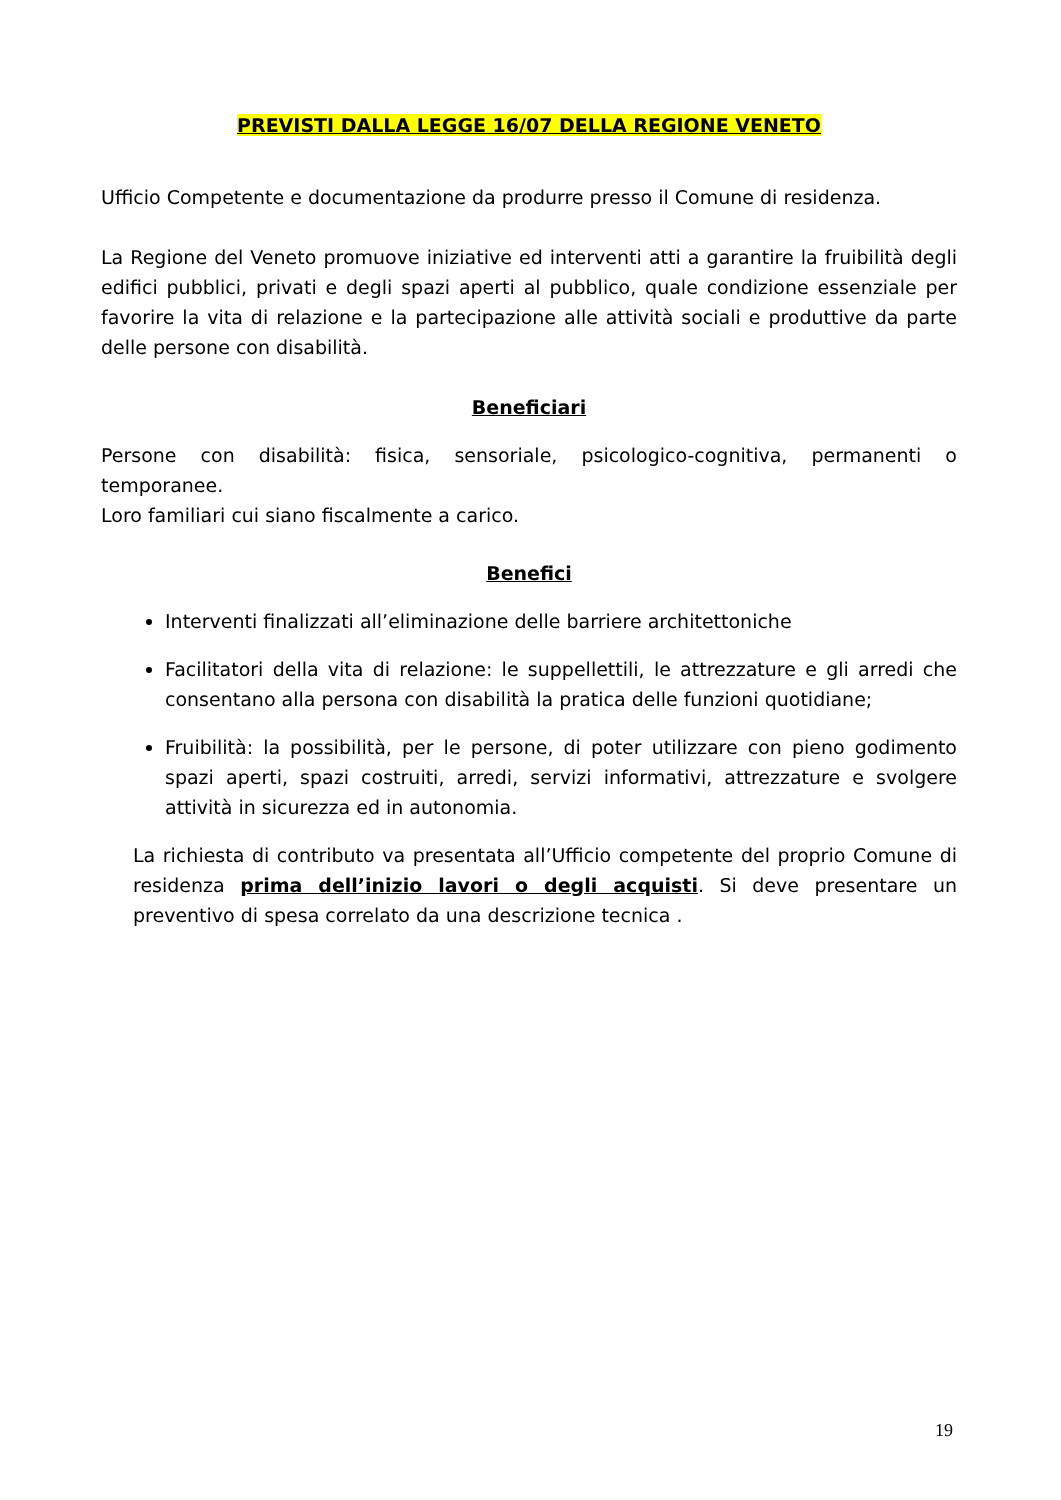PREVISTI DALLA LEGGE 16/07 DELLA REGIONE VENETO
Ufficio Competente e documentazione da produrre presso il Comune di residenza.
La Regione del Veneto promuove iniziative ed interventi atti a garantire la fruibilità degli edifici pubblici, privati e degli spazi aperti al pubblico, quale condizione essenziale per favorire la vita di relazione e la partecipazione alle attività sociali e produttive da parte delle persone con disabilità.
Beneficiari
Persone con disabilità: fisica, sensoriale, psicologico-cognitiva, permanenti o temporanee.
Loro familiari cui siano fiscalmente a carico.
Benefici
Interventi finalizzati all’eliminazione delle barriere architettoniche
Facilitatori della vita di relazione: le suppellettili, le attrezzature e gli arredi che consentano alla persona con disabilità la pratica delle funzioni quotidiane;
Fruibilità: la possibilità, per le persone, di poter utilizzare con pieno godimento spazi aperti, spazi costruiti, arredi, servizi informativi, attrezzature e svolgere attività in sicurezza ed in autonomia.
La richiesta di contributo va presentata all’Ufficio competente del proprio Comune di residenza prima dell’inizio lavori o degli acquisti. Si deve presentare un preventivo di spesa correlato da una descrizione tecnica .
19